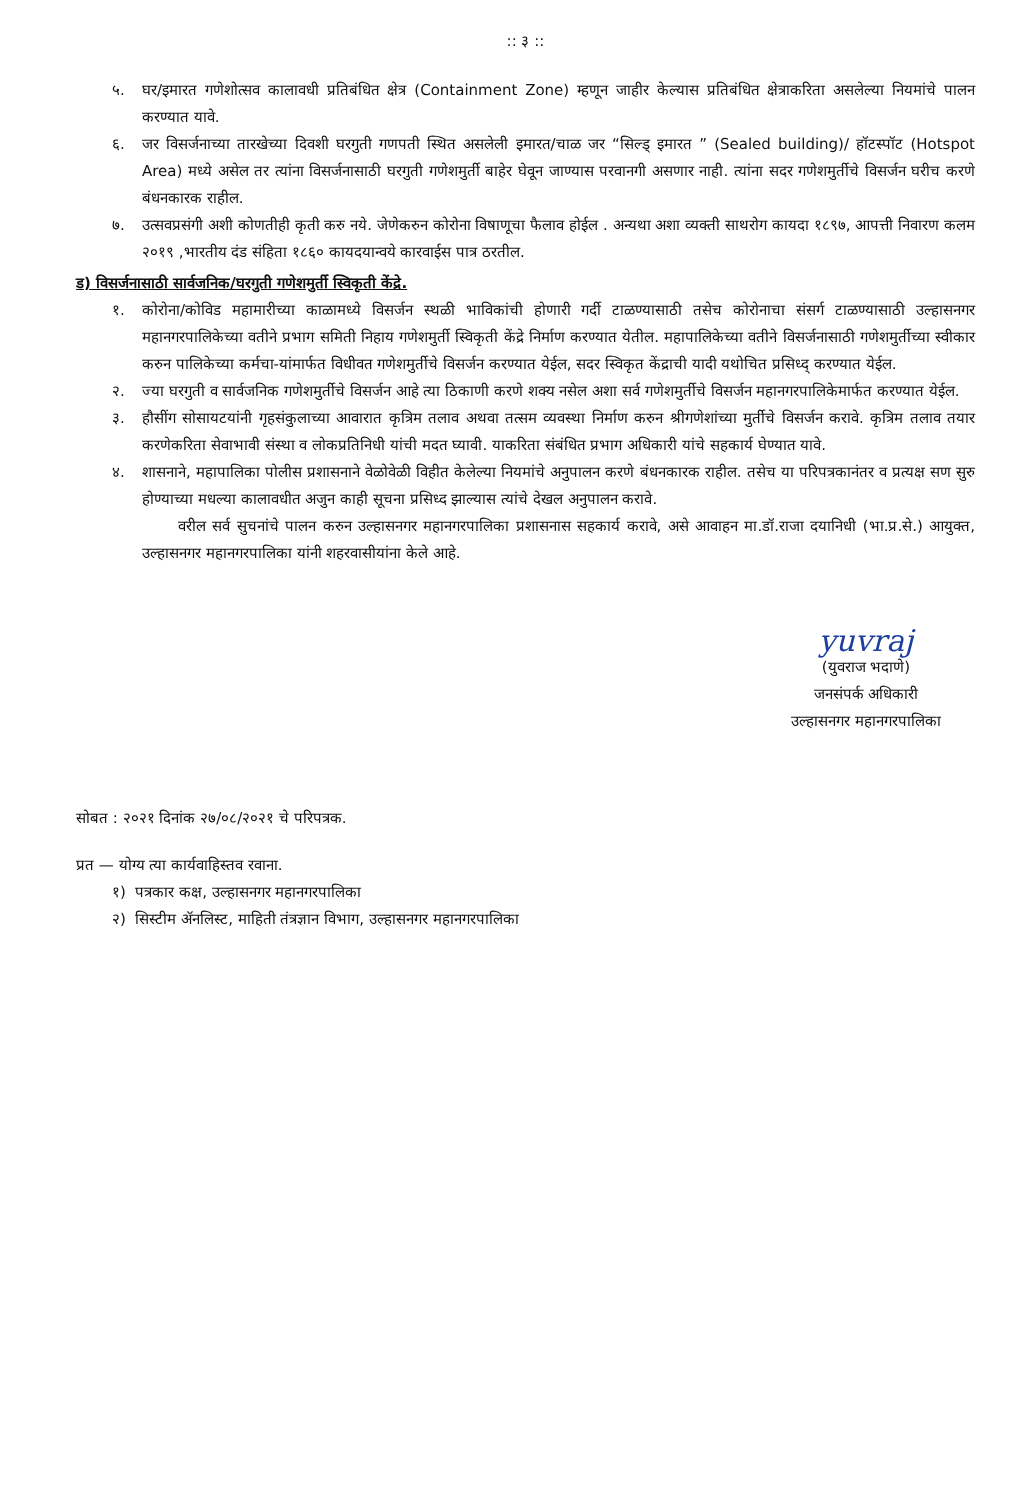:: ३ ::
५. घर/इमारत गणेशोत्सव कालावधी प्रतिबंधित क्षेत्र (Containment Zone) म्हणून जाहीर केल्यास प्रतिबंधित क्षेत्राकरिता असलेल्या नियमांचे पालन करण्यात यावे.
६. जर विसर्जनाच्या तारखेच्या दिवशी घरगुती गणपती स्थित असलेली इमारत/चाळ जर “सिल्ड् इमारत ” (Sealed building)/ हॉटस्पॉट (Hotspot Area) मध्ये असेल तर त्यांना विसर्जनासाठी घरगुती गणेशमुर्ती बाहेर घेवून जाण्यास परवानगी असणार नाही. त्यांना सदर गणेशमुर्तीचे विसर्जन घरीच करणे बंधनकारक राहील.
७. उत्सवप्रसंगी अशी कोणतीही कृती करु नये. जेणेकरुन कोरोना विषाणूचा फैलाव होईल . अन्यथा अशा व्यक्ती साथरोग कायदा १८९७, आपत्ती निवारण कलम २०१९ ,भारतीय दंड संहिता १८६० कायदयान्वये कारवाईस पात्र ठरतील.
ड) विसर्जनासाठी सार्वजनिक/घरगुती गणेशमुर्ती स्विकृती केंद्रे.
१. कोरोना/कोविड महामारीच्या काळामध्ये विसर्जन स्थळी भाविकांची होणारी गर्दी टाळण्यासाठी तसेच कोरोनाचा संसर्ग टाळण्यासाठी उल्हासनगर महानगरपालिकेच्या वतीने प्रभाग समिती निहाय गणेशमुर्ती स्विकृती केंद्रे निर्माण करण्यात येतील. महापालिकेच्या वतीने विसर्जनासाठी गणेशमुर्तीच्या स्वीकार करुन पालिकेच्या कर्मचा-यांमार्फत विधीवत गणेशमुर्तीचे विसर्जन करण्यात येईल, सदर स्विकृत केंद्राची यादी यथोचित प्रसिध्द् करण्यात येईल.
२. ज्या घरगुती व सार्वजनिक गणेशमुर्तीचे विसर्जन आहे त्या ठिकाणी करणे शक्य नसेल अशा सर्व गणेशमुर्तीचे विसर्जन महानगरपालिकेमार्फत करण्यात येईल.
३. हौसींग सोसायटयांनी गृहसंकुलाच्या आवारात कृत्रिम तलाव अथवा तत्सम व्यवस्था निर्माण करुन श्रीगणेशांच्या मुर्तीचे विसर्जन करावे. कृत्रिम तलाव तयार करणेकरिता सेवाभावी संस्था व लोकप्रतिनिधी यांची मदत घ्यावी. याकरिता संबंधित प्रभाग अधिकारी यांचे सहकार्य घेण्यात यावे.
४. शासनाने, महापालिका पोलीस प्रशासनाने वेळोवेळी विहीत केलेल्या नियमांचे अनुपालन करणे बंधनकारक राहील. तसेच या परिपत्रकानंतर व प्रत्यक्ष सण सुरु होण्याच्या मधल्या कालावधीत अजुन काही सूचना प्रसिध्द झाल्यास त्यांचे देखल अनुपालन करावे.
वरील सर्व सुचनांचे पालन करुन उल्हासनगर महानगरपालिका प्रशासनास सहकार्य करावे, असे आवाहन मा.डॉ.राजा दयानिधी (भा.प्र.से.) आयुक्त, उल्हासनगर महानगरपालिका यांनी शहरवासीयांना केले आहे.
yuvraj
(युवराज भदाणे)
जनसंपर्क अधिकारी
उल्हासनगर महानगरपालिका
सोबत : २०२१ दिनांक २७/०८/२०२१ चे परिपत्रक.
प्रत — योग्य त्या कार्यवाहिस्तव रवाना.
१) पत्रकार कक्ष, उल्हासनगर महानगरपालिका
२) सिस्टीम ॲनलिस्ट, माहिती तंत्रज्ञान विभाग, उल्हासनगर महानगरपालिका